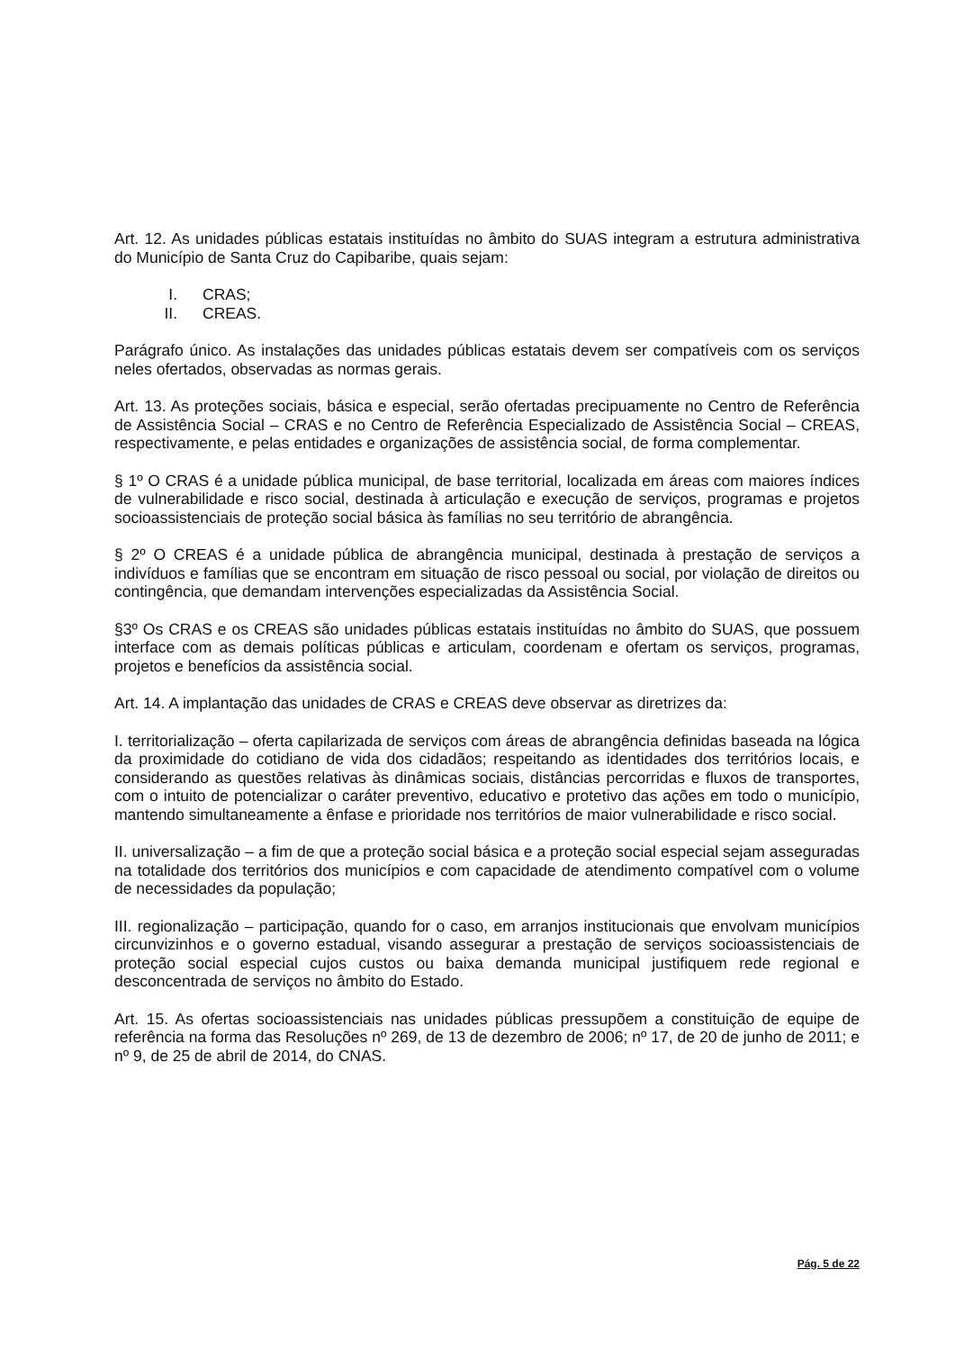Art. 12. As unidades públicas estatais instituídas no âmbito do SUAS integram a estrutura administrativa do Município de Santa Cruz do Capibaribe, quais sejam:
I. CRAS;
II. CREAS.
Parágrafo único. As instalações das unidades públicas estatais devem ser compatíveis com os serviços neles ofertados, observadas as normas gerais.
Art. 13. As proteções sociais, básica e especial, serão ofertadas precipuamente no Centro de Referência de Assistência Social – CRAS e no Centro de Referência Especializado de Assistência Social – CREAS, respectivamente, e pelas entidades e organizações de assistência social, de forma complementar.
§ 1º O CRAS é a unidade pública municipal, de base territorial, localizada em áreas com maiores índices de vulnerabilidade e risco social, destinada à articulação e execução de serviços, programas e projetos socioassistenciais de proteção social básica às famílias no seu território de abrangência.
§ 2º O CREAS é a unidade pública de abrangência municipal, destinada à prestação de serviços a indivíduos e famílias que se encontram em situação de risco pessoal ou social, por violação de direitos ou contingência, que demandam intervenções especializadas da Assistência Social.
§3º Os CRAS e os CREAS são unidades públicas estatais instituídas no âmbito do SUAS, que possuem interface com as demais políticas públicas e articulam, coordenam e ofertam os serviços, programas, projetos e benefícios da assistência social.
Art. 14. A implantação das unidades de CRAS e CREAS deve observar as diretrizes da:
I. territorialização – oferta capilarizada de serviços com áreas de abrangência definidas baseada na lógica da proximidade do cotidiano de vida dos cidadãos; respeitando as identidades dos territórios locais, e considerando as questões relativas às dinâmicas sociais, distâncias percorridas e fluxos de transportes, com o intuito de potencializar o caráter preventivo, educativo e protetivo das ações em todo o município, mantendo simultaneamente a ênfase e prioridade nos territórios de maior vulnerabilidade e risco social.
II. universalização – a fim de que a proteção social básica e a proteção social especial sejam asseguradas na totalidade dos territórios dos municípios e com capacidade de atendimento compatível com o volume de necessidades da população;
III. regionalização – participação, quando for o caso, em arranjos institucionais que envolvam municípios circunvizinhos e o governo estadual, visando assegurar a prestação de serviços socioassistenciais de proteção social especial cujos custos ou baixa demanda municipal justifiquem rede regional e desconcentrada de serviços no âmbito do Estado.
Art. 15. As ofertas socioassistenciais nas unidades públicas pressupõem a constituição de equipe de referência na forma das Resoluções nº 269, de 13 de dezembro de 2006; nº 17, de 20 de junho de 2011; e nº 9, de 25 de abril de 2014, do CNAS.
Pág. 5 de 22